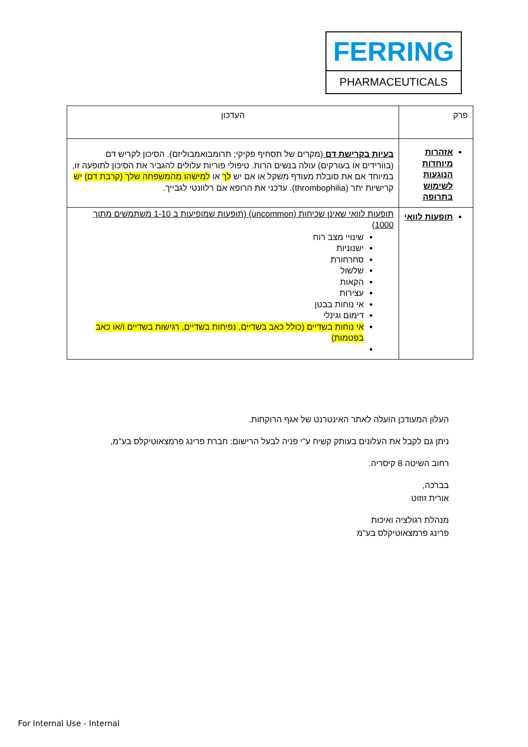FERRING
PHARMACEUTICALS
| פרק | העדכון |
| אזהרות מיוחדות הנוגעות לשימוש בתרופה | בעיות בקרישת דם (מקרים של תסחיף פקיקי; תרומבואמבוליזם). הסיכון לקריש דם (בוורידים או בעורקים) עולה בנשים הרות. טיפולי פוריות עלולים להגביר את הסיכון לתופעה זו, במיוחד אם את סובלת מעודף משקל או אם יש לך או למישהו מהמשפחה שלך (קרבת דם) יש קרישיות יתר (thrombophilia). עדכני את הרופא אם רלוונטי לגבייך. |
| תופעות לוואי | תופעות לוואי שאינן שכיחות (uncommon) (תופעות שמופיעות ב 1-10 משתמשים מתוך 1000) שינויי מצב רוח ישנוניות סחרחורת שלשול הקאות עצירות אי נוחות בבטן דימום וגינלי אי נוחות בשדיים (כולל כאב בשדיים, נפיחות בשדיים, רגישות בשדיים ו/או כאב בפטמות) |
העלון המעודכן הועלה לאתר האינטרנט של אגף הרוקחות.
ניתן גם לקבל את העלונים בעותק קשיח ע"י פניה לבעל הרישום: חברת פרינג פרמצאוטיקלס בע"מ,
רחוב השיטה 8 קיסריה.
בברכה,
אורית זוזוט
מנהלת רגולציה ואיכות
פרינג פרמצאוטיקלס בע"מ
For Internal Use - Internal